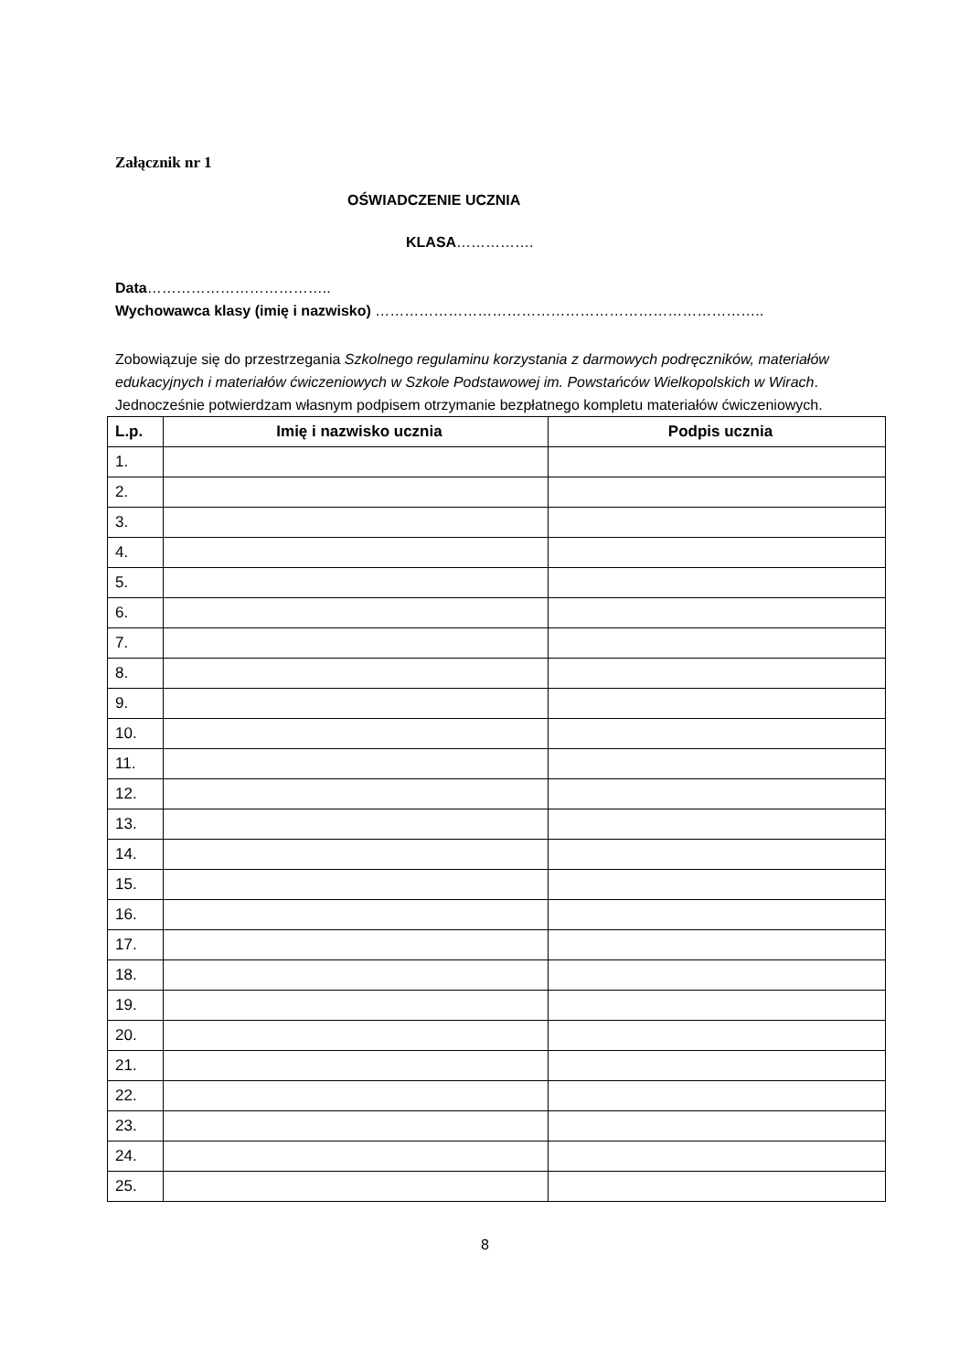Załącznik nr 1
OŚWIADCZENIE UCZNIA
KLASA…………….
Data………………………………..
Wychowawca klasy (imię i nazwisko) ……………………………………………………………………..
Zobowiązuje się do przestrzegania Szkolnego regulaminu korzystania z darmowych podręczników, materiałów edukacyjnych i materiałów ćwiczeniowych w Szkole Podstawowej im. Powstańców Wielkopolskich w Wirach. Jednocześnie potwierdzam własnym podpisem otrzymanie bezpłatnego kompletu materiałów ćwiczeniowych.
| L.p. | Imię i nazwisko ucznia | Podpis ucznia |
| --- | --- | --- |
| 1. | | |
| 2. | | |
| 3. | | |
| 4. | | |
| 5. | | |
| 6. | | |
| 7. | | |
| 8. | | |
| 9. | | |
| 10. | | |
| 11. | | |
| 12. | | |
| 13. | | |
| 14. | | |
| 15. | | |
| 16. | | |
| 17. | | |
| 18. | | |
| 19. | | |
| 20. | | |
| 21. | | |
| 22. | | |
| 23. | | |
| 24. | | |
| 25. | | |
8